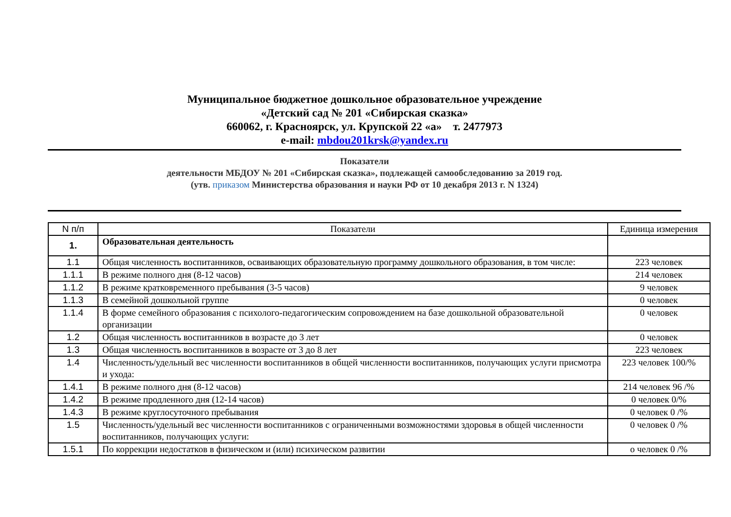Муниципальное бюджетное дошкольное образовательное учреждение
«Детский сад № 201 «Сибирская сказка»
660062, г. Красноярск, ул. Крупской 22 «а» т. 2477973
e-mail: mbdou201krsk@yandex.ru
Показатели
деятельности МБДОУ № 201 «Сибирская сказка», подлежащей самообследованию за 2019 год.
(утв. приказом Министерства образования и науки РФ от 10 декабря 2013 г. N 1324)
| N п/п | Показатели | Единица измерения |
| --- | --- | --- |
| 1. | Образовательная деятельность | |
| 1.1 | Общая численность воспитанников, осваивающих образовательную программу дошкольного образования, в том числе: | 223 человек |
| 1.1.1 | В режиме полного дня (8-12 часов) | 214 человек |
| 1.1.2 | В режиме кратковременного пребывания (3-5 часов) | 9 человек |
| 1.1.3 | В семейной дошкольной группе | 0 человек |
| 1.1.4 | В форме семейного образования с психолого-педагогическим сопровождением на базе дошкольной образовательной организации | 0 человек |
| 1.2 | Общая численность воспитанников в возрасте до 3 лет | 0 человек |
| 1.3 | Общая численность воспитанников в возрасте от 3 до 8 лет | 223 человек |
| 1.4 | Численность/удельный вес численности воспитанников в общей численности воспитанников, получающих услуги присмотра и ухода: | 223 человек 100/% |
| 1.4.1 | В режиме полного дня (8-12 часов) | 214 человек 96 /% |
| 1.4.2 | В режиме продленного дня (12-14 часов) | 0 человек 0/% |
| 1.4.3 | В режиме круглосуточного пребывания | 0 человек 0 /% |
| 1.5 | Численность/удельный вес численности воспитанников с ограниченными возможностями здоровья в общей численности воспитанников, получающих услуги: | 0 человек 0 /% |
| 1.5.1 | По коррекции недостатков в физическом и (или) психическом развитии | о человек 0 /% |